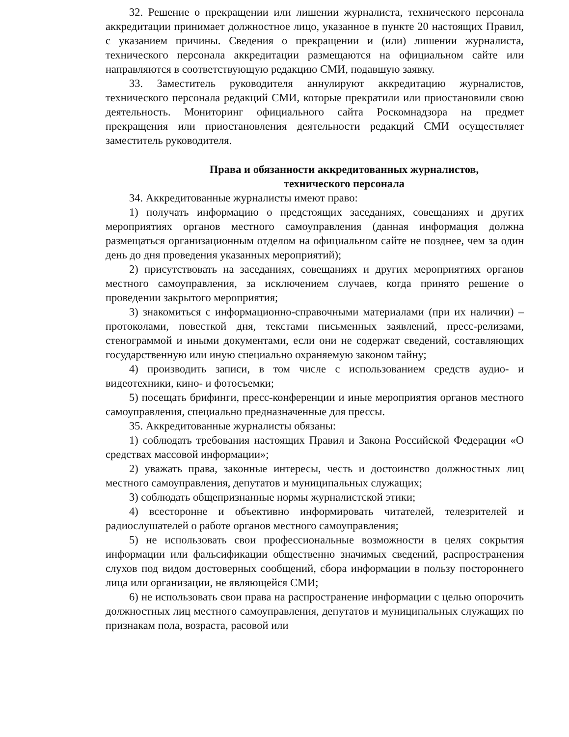32. Решение о прекращении или лишении журналиста, технического персонала аккредитации принимает должностное лицо, указанное в пункте 20 настоящих Правил, с указанием причины. Сведения о прекращении и (или) лишении журналиста, технического персонала аккредитации размещаются на официальном сайте или направляются в соответствующую редакцию СМИ, подавшую заявку.
33. Заместитель руководителя аннулируют аккредитацию журналистов, технического персонала редакций СМИ, которые прекратили или приостановили свою деятельность. Мониторинг официального сайта Роскомнадзора на предмет прекращения или приостановления деятельности редакций СМИ осуществляет заместитель руководителя.
Права и обязанности аккредитованных журналистов,
технического персонала
34. Аккредитованные журналисты имеют право:
1) получать информацию о предстоящих заседаниях, совещаниях и других мероприятиях органов местного самоуправления (данная информация должна размещаться организационным отделом на официальном сайте не позднее, чем за один день до дня проведения указанных мероприятий);
2) присутствовать на заседаниях, совещаниях и других мероприятиях органов местного самоуправления, за исключением случаев, когда принято решение о проведении закрытого мероприятия;
3) знакомиться с информационно-справочными материалами (при их наличии) – протоколами, повесткой дня, текстами письменных заявлений, пресс-релизами, стенограммой и иными документами, если они не содержат сведений, составляющих государственную или иную специально охраняемую законом тайну;
4) производить записи, в том числе с использованием средств аудио- и видеотехники, кино- и фотосъемки;
5) посещать брифинги, пресс-конференции и иные мероприятия органов местного самоуправления, специально предназначенные для прессы.
35. Аккредитованные журналисты обязаны:
1) соблюдать требования настоящих Правил и Закона Российской Федерации «О средствах массовой информации»;
2) уважать права, законные интересы, честь и достоинство должностных лиц местного самоуправления, депутатов и муниципальных служащих;
3) соблюдать общепризнанные нормы журналистской этики;
4) всесторонне и объективно информировать читателей, телезрителей и радиослушателей о работе органов местного самоуправления;
5) не использовать свои профессиональные возможности в целях сокрытия информации или фальсификации общественно значимых сведений, распространения слухов под видом достоверных сообщений, сбора информации в пользу постороннего лица или организации, не являющейся СМИ;
6) не использовать свои права на распространение информации с целью опорочить должностных лиц местного самоуправления, депутатов и муниципальных служащих по признакам пола, возраста, расовой или